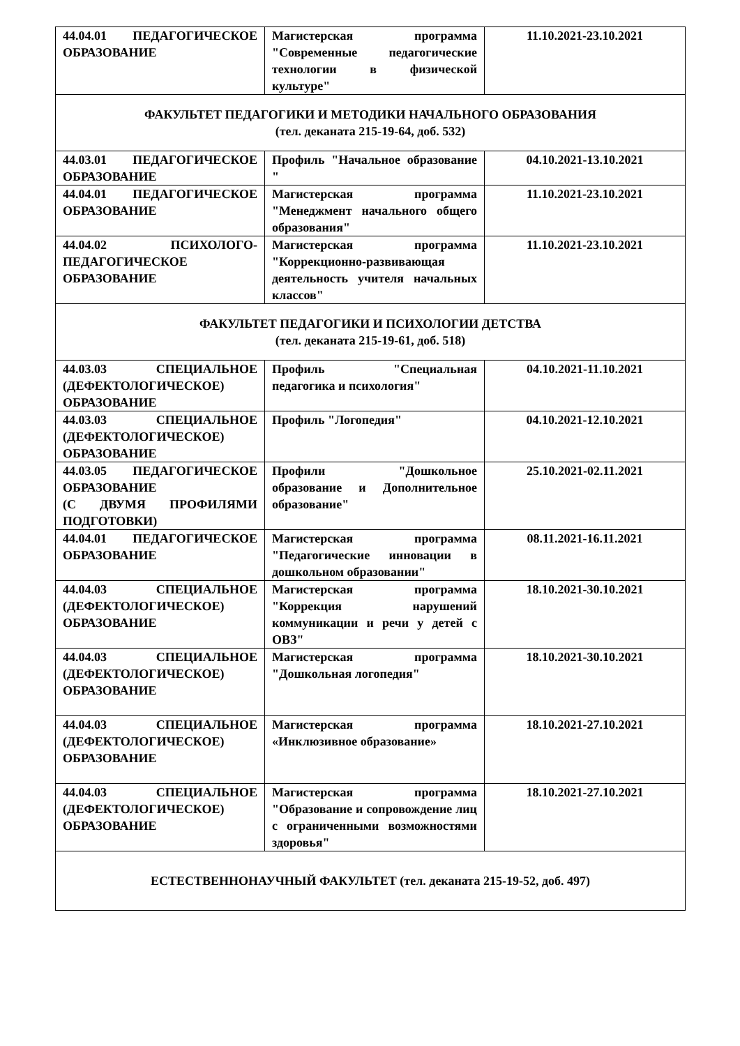| 44.04.01 ПЕДАГОГИЧЕСКОЕ ОБРАЗОВАНИЕ | Магистерская программа "Современные педагогические технологии в физической культуре" | 11.10.2021-23.10.2021 |
| ФАКУЛЬТЕТ ПЕДАГОГИКИ И МЕТОДИКИ НАЧАЛЬНОГО ОБРАЗОВАНИЯ (тел. деканата 215-19-64, доб. 532) | | |
| 44.03.01 ПЕДАГОГИЧЕСКОЕ ОБРАЗОВАНИЕ | Профиль "Начальное образование " | 04.10.2021-13.10.2021 |
| 44.04.01 ПЕДАГОГИЧЕСКОЕ ОБРАЗОВАНИЕ | Магистерская программа "Менеджмент начального общего образования" | 11.10.2021-23.10.2021 |
| 44.04.02 ПСИХОЛОГО-ПЕДАГОГИЧЕСКОЕ ОБРАЗОВАНИЕ | Магистерская программа "Коррекционно-развивающая деятельность учителя начальных классов" | 11.10.2021-23.10.2021 |
| ФАКУЛЬТЕТ ПЕДАГОГИКИ И ПСИХОЛОГИИ ДЕТСТВА (тел. деканата 215-19-61, доб. 518) | | |
| 44.03.03 СПЕЦИАЛЬНОЕ (ДЕФЕКТОЛОГИЧЕСКОЕ) ОБРАЗОВАНИЕ | Профиль "Специальная педагогика и психология" | 04.10.2021-11.10.2021 |
| 44.03.03 СПЕЦИАЛЬНОЕ (ДЕФЕКТОЛОГИЧЕСКОЕ) ОБРАЗОВАНИЕ | Профиль "Логопедия" | 04.10.2021-12.10.2021 |
| 44.03.05 ПЕДАГОГИЧЕСКОЕ ОБРАЗОВАНИЕ (С ДВУМЯ ПРОФИЛЯМИ ПОДГОТОВКИ) | Профили "Дошкольное образование и Дополнительное образование" | 25.10.2021-02.11.2021 |
| 44.04.01 ПЕДАГОГИЧЕСКОЕ ОБРАЗОВАНИЕ | Магистерская программа "Педагогические инновации в дошкольном образовании" | 08.11.2021-16.11.2021 |
| 44.04.03 СПЕЦИАЛЬНОЕ (ДЕФЕКТОЛОГИЧЕСКОЕ) ОБРАЗОВАНИЕ | Магистерская программа "Коррекция нарушений коммуникации и речи у детей с ОВЗ" | 18.10.2021-30.10.2021 |
| 44.04.03 СПЕЦИАЛЬНОЕ (ДЕФЕКТОЛОГИЧЕСКОЕ) ОБРАЗОВАНИЕ | Магистерская программа "Дошкольная логопедия" | 18.10.2021-30.10.2021 |
| 44.04.03 СПЕЦИАЛЬНОЕ (ДЕФЕКТОЛОГИЧЕСКОЕ) ОБРАЗОВАНИЕ | Магистерская программа «Инклюзивное образование» | 18.10.2021-27.10.2021 |
| 44.04.03 СПЕЦИАЛЬНОЕ (ДЕФЕКТОЛОГИЧЕСКОЕ) ОБРАЗОВАНИЕ | Магистерская программа "Образование и сопровождение лиц с ограниченными возможностями здоровья" | 18.10.2021-27.10.2021 |
| ЕСТЕСТВЕННОНАУЧНЫЙ ФАКУЛЬТЕТ (тел. деканата 215-19-52, доб. 497) | | |